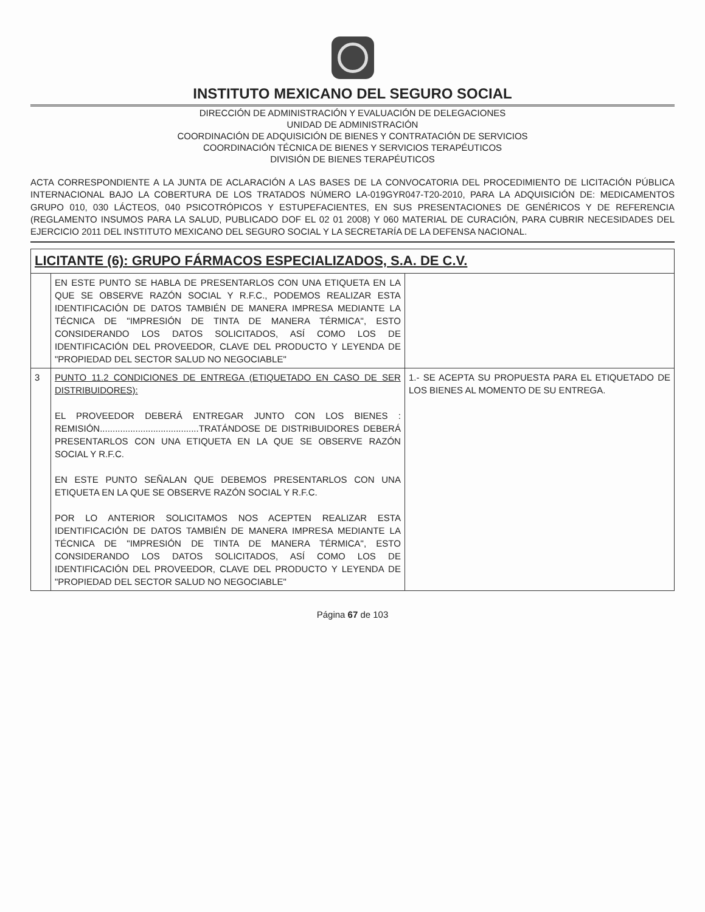INSTITUTO MEXICANO DEL SEGURO SOCIAL
DIRECCIÓN DE ADMINISTRACIÓN Y EVALUACIÓN DE DELEGACIONES
UNIDAD DE ADMINISTRACIÓN
COORDINACIÓN DE ADQUISICIÓN DE BIENES Y CONTRATACIÓN DE SERVICIOS
COORDINACIÓN TÉCNICA DE BIENES Y SERVICIOS TERAPÉUTICOS
DIVISIÓN DE BIENES TERAPÉUTICOS
ACTA CORRESPONDIENTE A LA JUNTA DE ACLARACIÓN A LAS BASES DE LA CONVOCATORIA DEL PROCEDIMIENTO DE LICITACIÓN PÚBLICA INTERNACIONAL BAJO LA COBERTURA DE LOS TRATADOS NÚMERO LA-019GYR047-T20-2010, PARA LA ADQUISICIÓN DE: MEDICAMENTOS GRUPO 010, 030 LÁCTEOS, 040 PSICOTRÓPICOS Y ESTUPEFACIENTES, EN SUS PRESENTACIONES DE GENÉRICOS Y DE REFERENCIA (REGLAMENTO INSUMOS PARA LA SALUD, PUBLICADO DOF EL 02 01 2008) Y 060 MATERIAL DE CURACIÓN, PARA CUBRIR NECESIDADES DEL EJERCICIO 2011 DEL INSTITUTO MEXICANO DEL SEGURO SOCIAL Y LA SECRETARÍA DE LA DEFENSA NACIONAL.
| LICITANTE (6): GRUPO FÁRMACOS ESPECIALIZADOS, S.A. DE C.V. | | |
| --- | --- | --- |
| | EN ESTE PUNTO SE HABLA DE PRESENTARLOS CON UNA ETIQUETA EN LA QUE SE OBSERVE RAZÓN SOCIAL Y R.F.C., PODEMOS REALIZAR ESTA IDENTIFICACIÓN DE DATOS TAMBIÉN DE MANERA IMPRESA MEDIANTE LA TÉCNICA DE "IMPRESIÓN DE TINTA DE MANERA TÉRMICA", ESTO CONSIDERANDO LOS DATOS SOLICITADOS, ASÍ COMO LOS DE IDENTIFICACIÓN DEL PROVEEDOR, CLAVE DEL PRODUCTO Y LEYENDA DE "PROPIEDAD DEL SECTOR SALUD NO NEGOCIABLE" | |
| 3 | PUNTO 11.2 CONDICIONES DE ENTREGA (ETIQUETADO EN CASO DE SER DISTRIBUIDORES): EL PROVEEDOR DEBERÁ ENTREGAR JUNTO CON LOS BIENES : REMISIÓN.......................................TRATÁNDOSE DE DISTRIBUIDORES DEBERÁ PRESENTARLOS CON UNA ETIQUETA EN LA QUE SE OBSERVE RAZÓN SOCIAL Y R.F.C. EN ESTE PUNTO SEÑALAN QUE DEBEMOS PRESENTARLOS CON UNA ETIQUETA EN LA QUE SE OBSERVE RAZÓN SOCIAL Y R.F.C. POR LO ANTERIOR SOLICITAMOS NOS ACEPTEN REALIZAR ESTA IDENTIFICACIÓN DE DATOS TAMBIÉN DE MANERA IMPRESA MEDIANTE LA TÉCNICA DE "IMPRESIÓN DE TINTA DE MANERA TÉRMICA", ESTO CONSIDERANDO LOS DATOS SOLICITADOS, ASÍ COMO LOS DE IDENTIFICACIÓN DEL PROVEEDOR, CLAVE DEL PRODUCTO Y LEYENDA DE "PROPIEDAD DEL SECTOR SALUD NO NEGOCIABLE" | 1.- SE ACEPTA SU PROPUESTA PARA EL ETIQUETADO DE LOS BIENES AL MOMENTO DE SU ENTREGA. |
Página 67 de 103